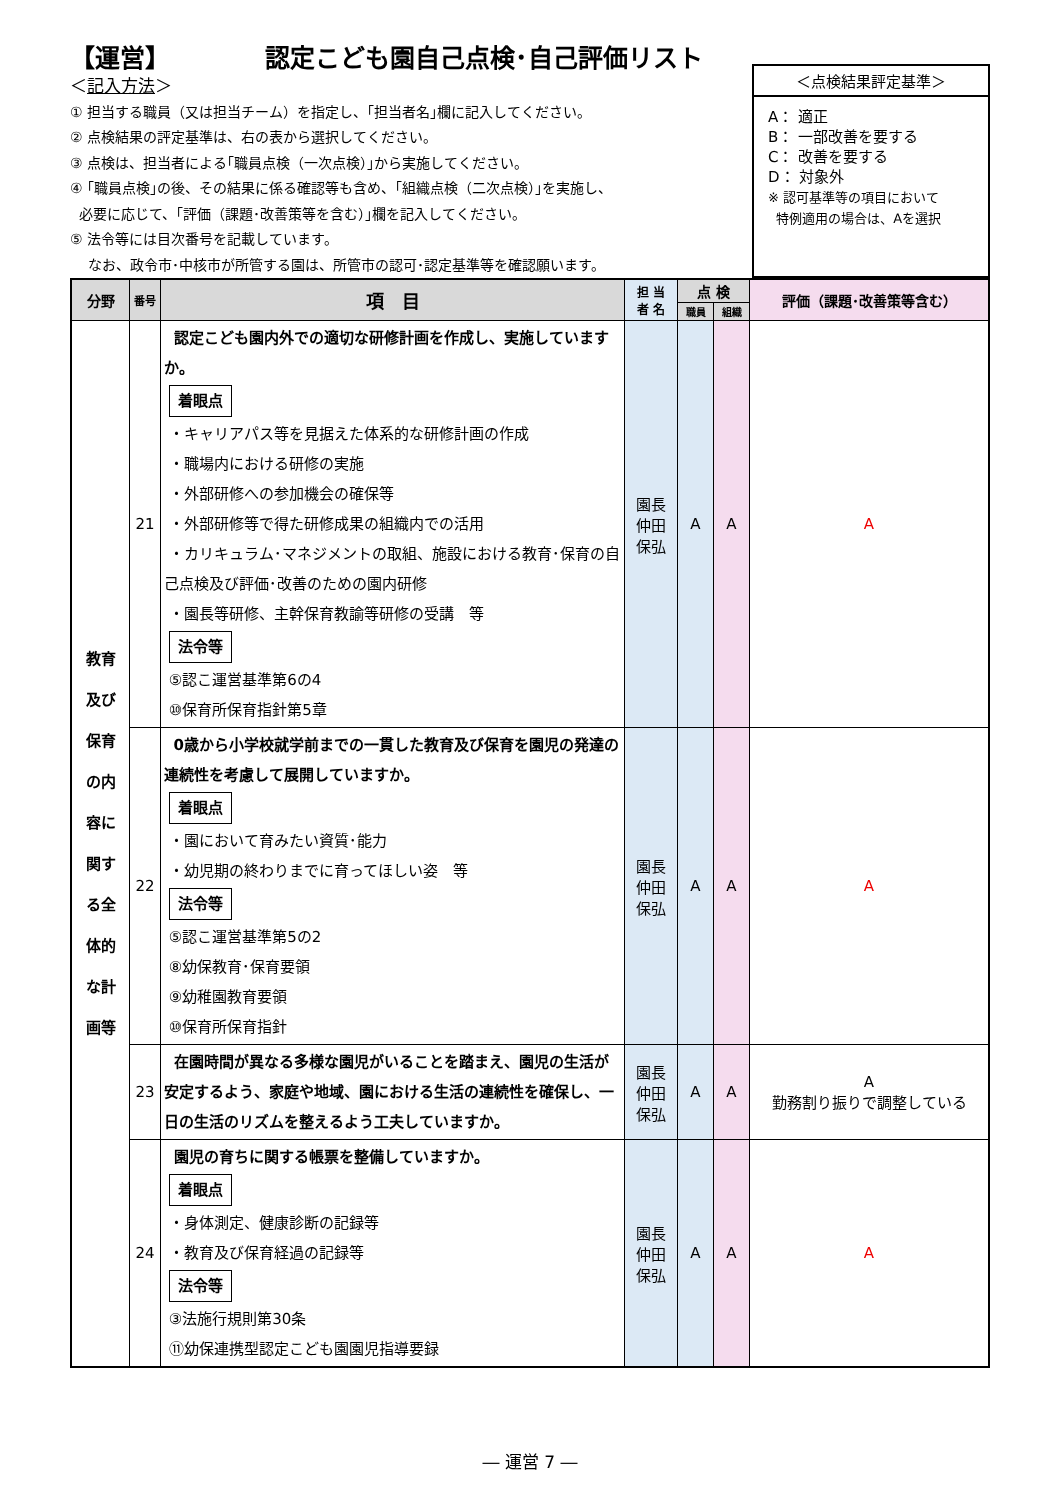【運営】 認定こども園自己点検･自己評価リスト
＜記入方法＞
① 担当する職員（又は担当チーム）を指定し、｢担当者名｣欄に記入してください。
② 点検結果の評定基準は、右の表から選択してください。
③ 点検は、担当者による｢職員点検（一次点検）｣から実施してください。
④ ｢職員点検｣の後、その結果に係る確認等も含め、｢組織点検（二次点検）｣を実施し、
必要に応じて、｢評価（課題･改善策等を含む）｣欄を記入してください。
⑤ 法令等には目次番号を記載しています。
なお、政令市･中核市が所管する園は、所管市の認可･認定基準等を確認願います。
＜点検結果評定基準＞
A： 適正
B： 一部改善を要する
C： 改善を要する
D： 対象外
※ 認可基準等の項目において
特例適用の場合は、Aを選択
| 分野 | 番号 | 項 目 | 担 当 者 名 | 点 検 | | 評価（課題･改善策等含む） |
| --- | --- | --- | --- | --- | --- | --- |
| | | | | 職員 | 組織 | |
| 教育 及び 保育 の内 容に 関す る全 体的 な計 画等 | 21 | 認定こども園内外での適切な研修計画を作成し、実施していますか。 着眼点 ・キャリアパス等を見据えた体系的な研修計画の作成 ・職場内における研修の実施 ・外部研修への参加機会の確保等 ・外部研修等で得た研修成果の組織内での活用 ・カリキュラム･マネジメントの取組、施設における教育･保育の自己点検及び評価･改善のための園内研修 ・園長等研修、主幹保育教諭等研修の受講 等 法令等 ⑤認こ運営基準第6の4 ⑩保育所保育指針第5章 | 園長 仲田 保弘 | A | A | A |
| | 22 | 0歳から小学校就学前までの一貫した教育及び保育を園児の発達の連続性を考慮して展開していますか。 着眼点 ・園において育みたい資質･能力 ・幼児期の終わりまでに育ってほしい姿 等 法令等 ⑤認こ運営基準第5の2 ⑧幼保教育･保育要領 ⑨幼稚園教育要領 ⑩保育所保育指針 | 園長 仲田 保弘 | A | A | A |
| | 23 | 在園時間が異なる多様な園児がいることを踏まえ、園児の生活が安定するよう、家庭や地域、園における生活の連続性を確保し、一日の生活のリズムを整えるよう工夫していますか。 | 園長 仲田 保弘 | A | A | A 勤務割り振りで調整している |
| | 24 | 園児の育ちに関する帳票を整備していますか。 着眼点 ・身体測定、健康診断の記録等 ・教育及び保育経過の記録等 法令等 ③法施行規則第30条 ⑪幼保連携型認定こども園園児指導要録 | 園長 仲田 保弘 | A | A | A |
― 運営 7 ―